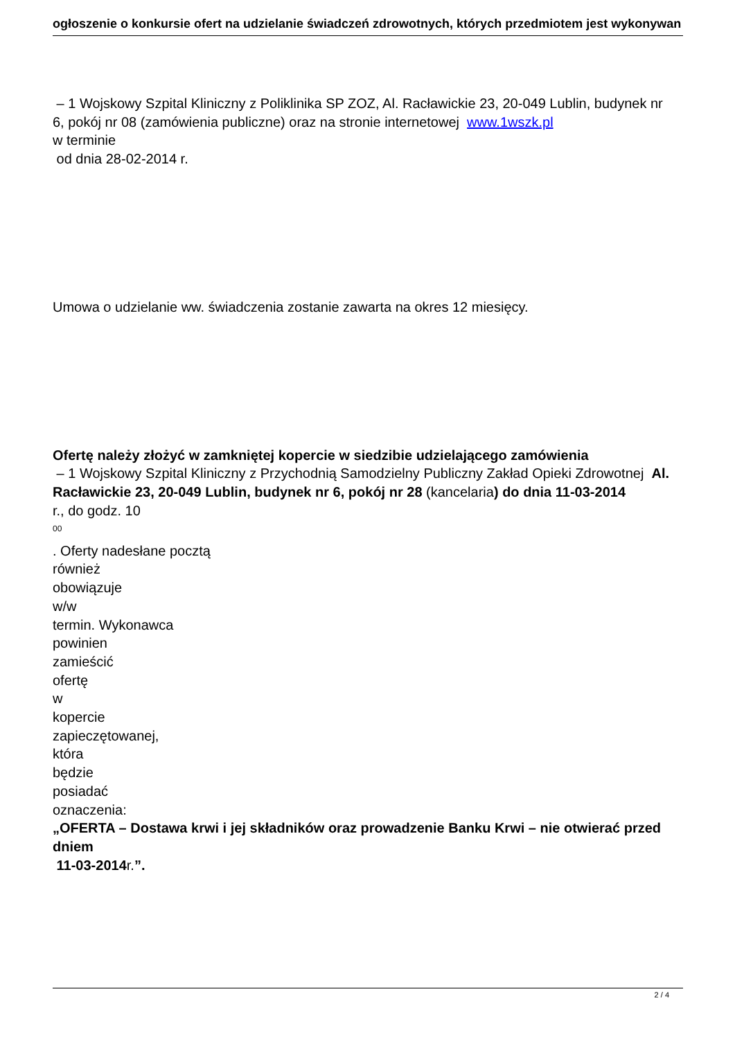ogłoszenie o konkursie ofert na udzielanie świadczeń zdrowotnych, których przedmiotem jest wykonywan
– 1 Wojskowy Szpital Kliniczny z Poliklinika SP ZOZ, Al. Racławickie 23, 20-049 Lublin, budynek nr 6, pokój nr 08 (zamówienia publiczne) oraz na stronie internetowej www.1wszk.pl
w terminie
od dnia 28-02-2014 r.
Umowa o udzielanie ww. świadczenia zostanie zawarta na okres 12 miesięcy.
Ofertę należy złożyć w zamkniętej kopercie w siedzibie udzielającego zamówienia
– 1 Wojskowy Szpital Kliniczny z Przychodnią Samodzielny Publiczny Zakład Opieki Zdrowotnej Al. Racławickie 23, 20-049 Lublin, budynek nr 6, pokój nr 28 (kancelaria) do dnia 11-03-2014
r., do godz. 10
<sup>00</sup>
. Oferty nadesłane pocztą
również
obowiązuje
w/w
termin. Wykonawca
powinien
zamieścić
ofertę
w
kopercie
zapieczętowanej,
która
będzie
posiadać
oznaczenia:
„OFERTA – Dostawa krwi i jej składników oraz prowadzenie Banku Krwi – nie otwierać przed dniem
11-03-2014r.”.
2 / 4